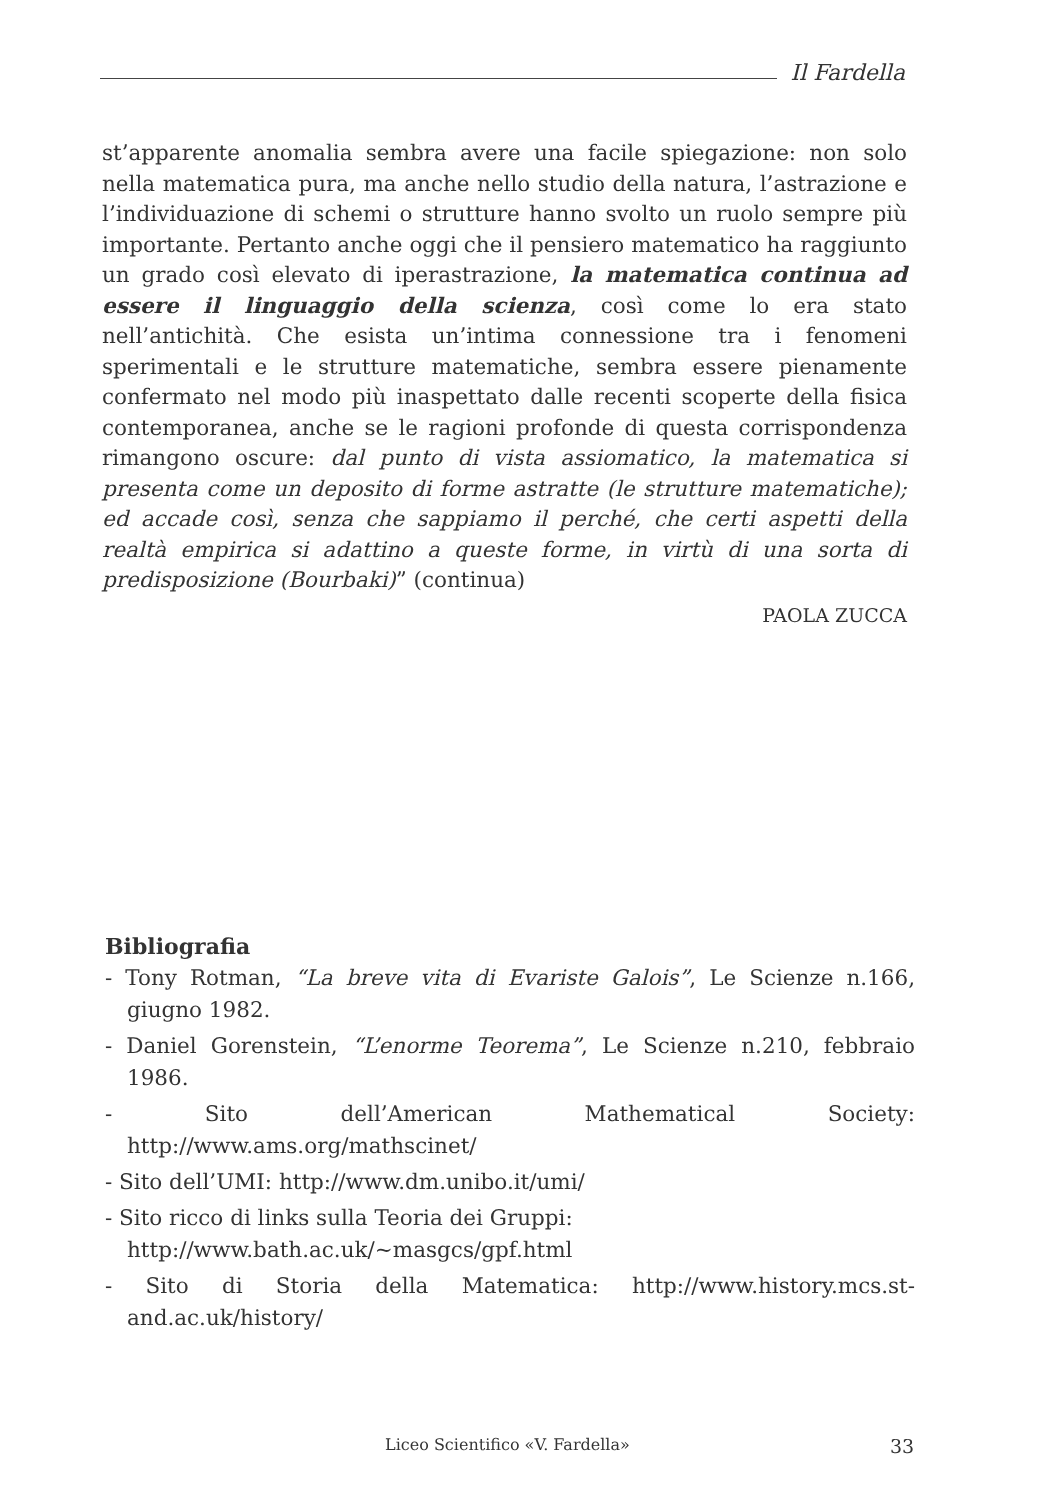Il Fardella
st’apparente anomalia sembra avere una facile spiegazione: non solo nella matematica pura, ma anche nello studio della natura, l’astrazione e l’individuazione di schemi o strutture hanno svolto un ruolo sempre più importante. Pertanto anche oggi che il pensiero matematico ha raggiunto un grado così elevato di iperastrazione, la matematica continua ad essere il linguaggio della scienza, così come lo era stato nell’antichità. Che esista un’intima connessione tra i fenomeni sperimentali e le strutture matematiche, sembra essere pienamente confermato nel modo più inaspettato dalle recenti scoperte della fisica contemporanea, anche se le ragioni profonde di questa corrispondenza rimangono oscure: dal punto di vista assiomatico, la matematica si presenta come un deposito di forme astratte (le strutture matematiche); ed accade così, senza che sappiamo il perché, che certi aspetti della realtà empirica si adattino a queste forme, in virtù di una sorta di predisposizione (Bourbaki)” (continua)
PAOLA ZUCCA
Bibliografia
- Tony Rotman, “La breve vita di Evariste Galois”, Le Scienze n.166, giugno 1982.
- Daniel Gorenstein, “L’enorme Teorema”, Le Scienze n.210, febbraio 1986.
- Sito dell’American Mathematical Society: http://www.ams.org/mathscinet/
- Sito dell’UMI: http://www.dm.unibo.it/umi/
- Sito ricco di links sulla Teoria dei Gruppi:
http://www.bath.ac.uk/~masgcs/gpf.html
- Sito di Storia della Matematica: http://www.history.mcs.st-and.ac.uk/history/
Liceo Scientifico «V. Fardella» 33